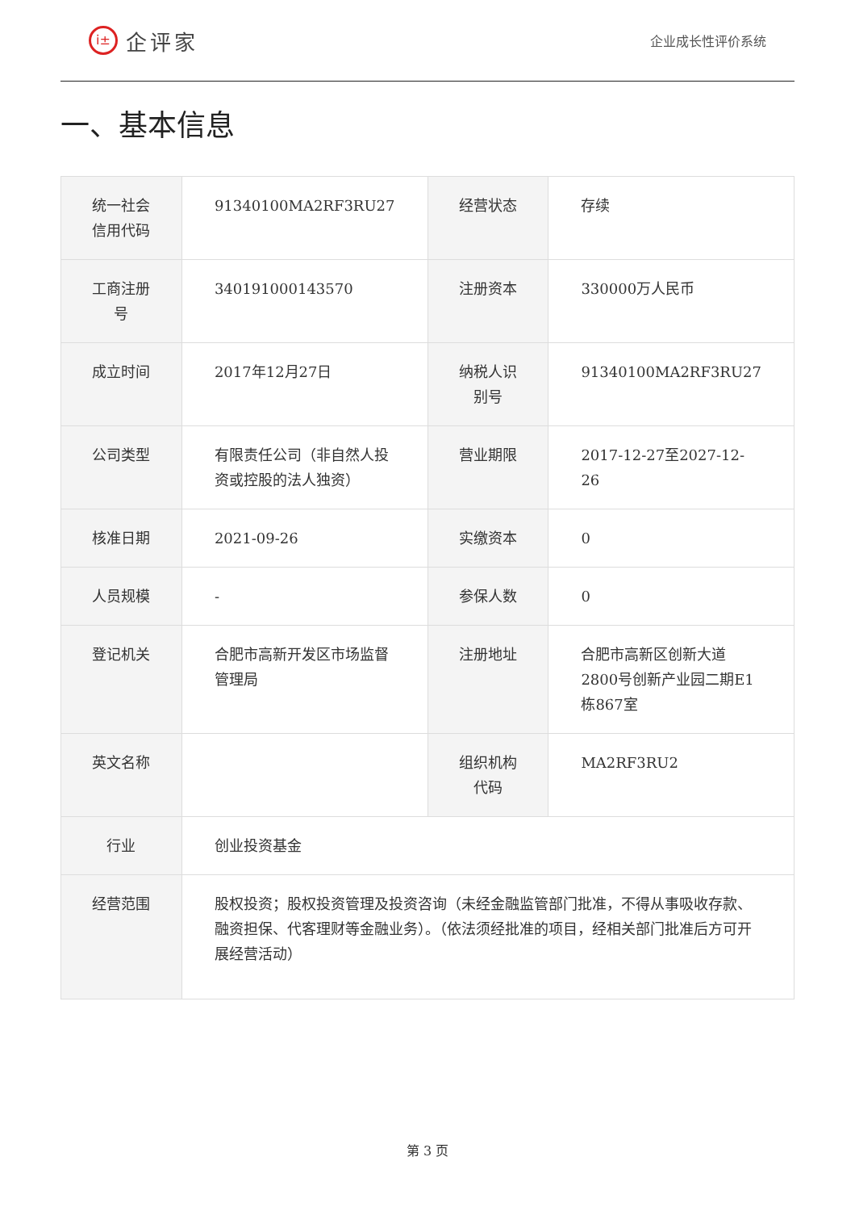i± 企评家
企业成长性评价系统
一、基本信息
| 统一社会信用代码 | 91340100MA2RF3RU27 | 经营状态 | 存续 |
| 工商注册号 | 340191000143570 | 注册资本 | 330000万人民币 |
| 成立时间 | 2017年12月27日 | 纳税人识别号 | 91340100MA2RF3RU27 |
| 公司类型 | 有限责任公司（非自然人投资或控股的法人独资） | 营业期限 | 2017-12-27至2027-12-26 |
| 核准日期 | 2021-09-26 | 实缴资本 | 0 |
| 人员规模 | - | 参保人数 | 0 |
| 登记机关 | 合肥市高新开发区市场监督管理局 | 注册地址 | 合肥市高新区创新大道2800号创新产业园二期E1栋867室 |
| 英文名称 | | 组织机构代码 | MA2RF3RU2 |
| 行业 | 创业投资基金 | | |
| 经营范围 | 股权投资；股权投资管理及投资咨询（未经金融监管部门批准，不得从事吸收存款、融资担保、代客理财等金融业务）。（依法须经批准的项目，经相关部门批准后方可开展经营活动） | | |
第 3 页